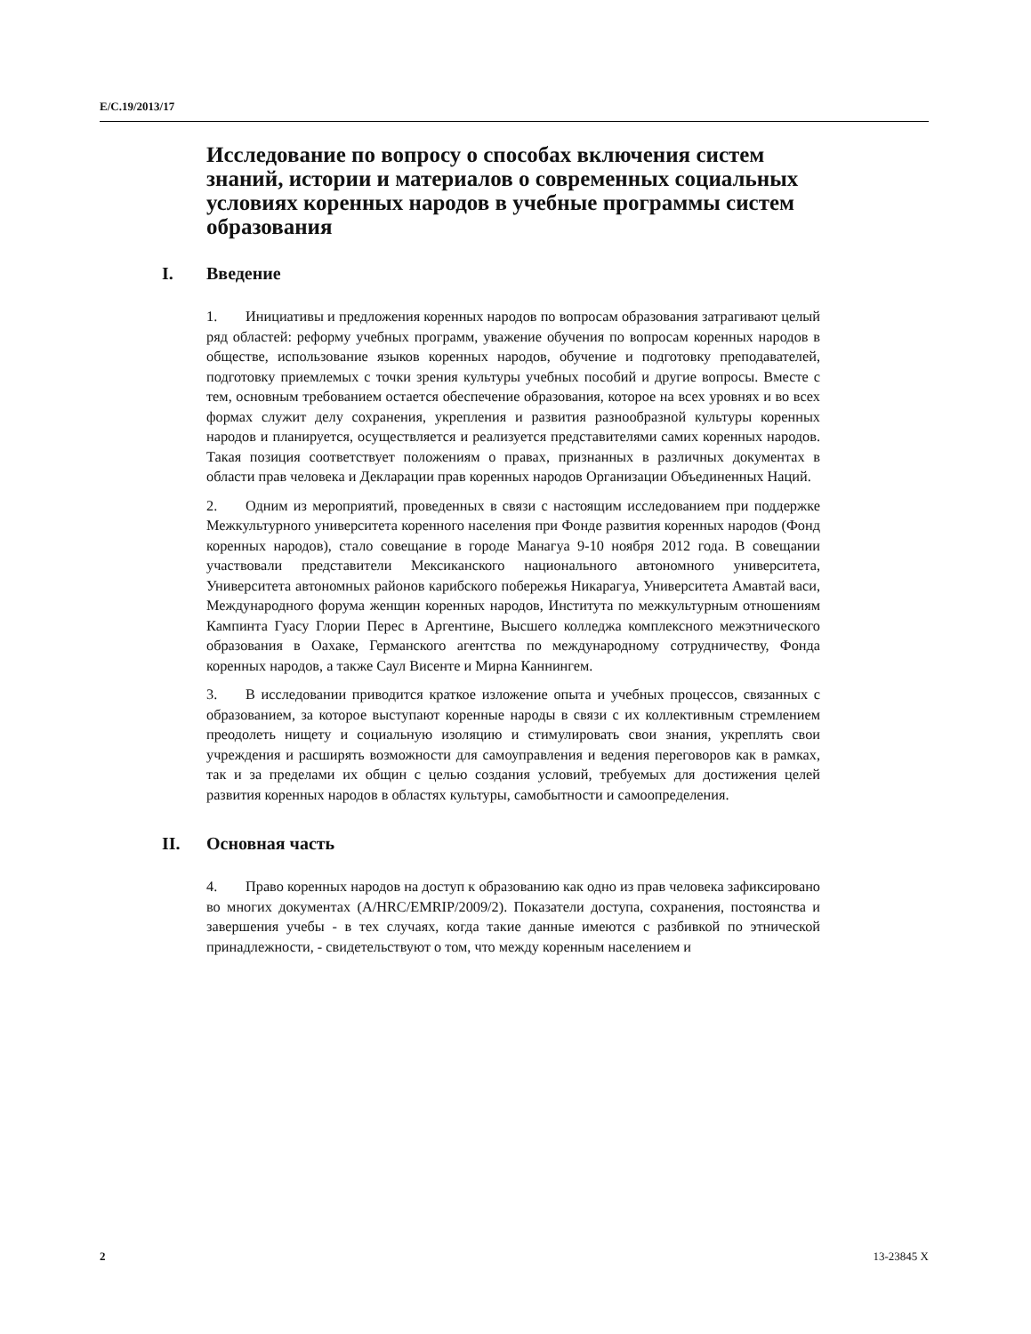E/C.19/2013/17
Исследование по вопросу о способах включения систем знаний, истории и материалов о современных социальных условиях коренных народов в учебные программы систем образования
I. Введение
1. Инициативы и предложения коренных народов по вопросам образования затрагивают целый ряд областей: реформу учебных программ, уважение обучения по вопросам коренных народов в обществе, использование языков коренных народов, обучение и подготовку преподавателей, подготовку приемлемых с точки зрения культуры учебных пособий и другие вопросы. Вместе с тем, основным требованием остается обеспечение образования, которое на всех уровнях и во всех формах служит делу сохранения, укрепления и развития разнообразной культуры коренных народов и планируется, осуществляется и реализуется представителями самих коренных народов. Такая позиция соответствует положениям о правах, признанных в различных документах в области прав человека и Декларации прав коренных народов Организации Объединенных Наций.
2. Одним из мероприятий, проведенных в связи с настоящим исследованием при поддержке Межкультурного университета коренного населения при Фонде развития коренных народов (Фонд коренных народов), стало совещание в городе Манагуа 9-10 ноября 2012 года. В совещании участвовали представители Мексиканского национального автономного университета, Университета автономных районов карибского побережья Никарагуа, Университета Амавтай васи, Международного форума женщин коренных народов, Института по межкультурным отношениям Кампинта Гуасу Глории Перес в Аргентине, Высшего колледжа комплексного межэтнического образования в Оахаке, Германского агентства по международному сотрудничеству, Фонда коренных народов, а также Саул Висенте и Мирна Каннингем.
3. В исследовании приводится краткое изложение опыта и учебных процессов, связанных с образованием, за которое выступают коренные народы в связи с их коллективным стремлением преодолеть нищету и социальную изоляцию и стимулировать свои знания, укреплять свои учреждения и расширять возможности для самоуправления и ведения переговоров как в рамках, так и за пределами их общин с целью создания условий, требуемых для достижения целей развития коренных народов в областях культуры, самобытности и самоопределения.
II. Основная часть
4. Право коренных народов на доступ к образованию как одно из прав человека зафиксировано во многих документах (A/HRC/EMRIP/2009/2). Показатели доступа, сохранения, постоянства и завершения учебы - в тех случаях, когда такие данные имеются с разбивкой по этнической принадлежности, - свидетельствуют о том, что между коренным населением и
2 13-23845 X